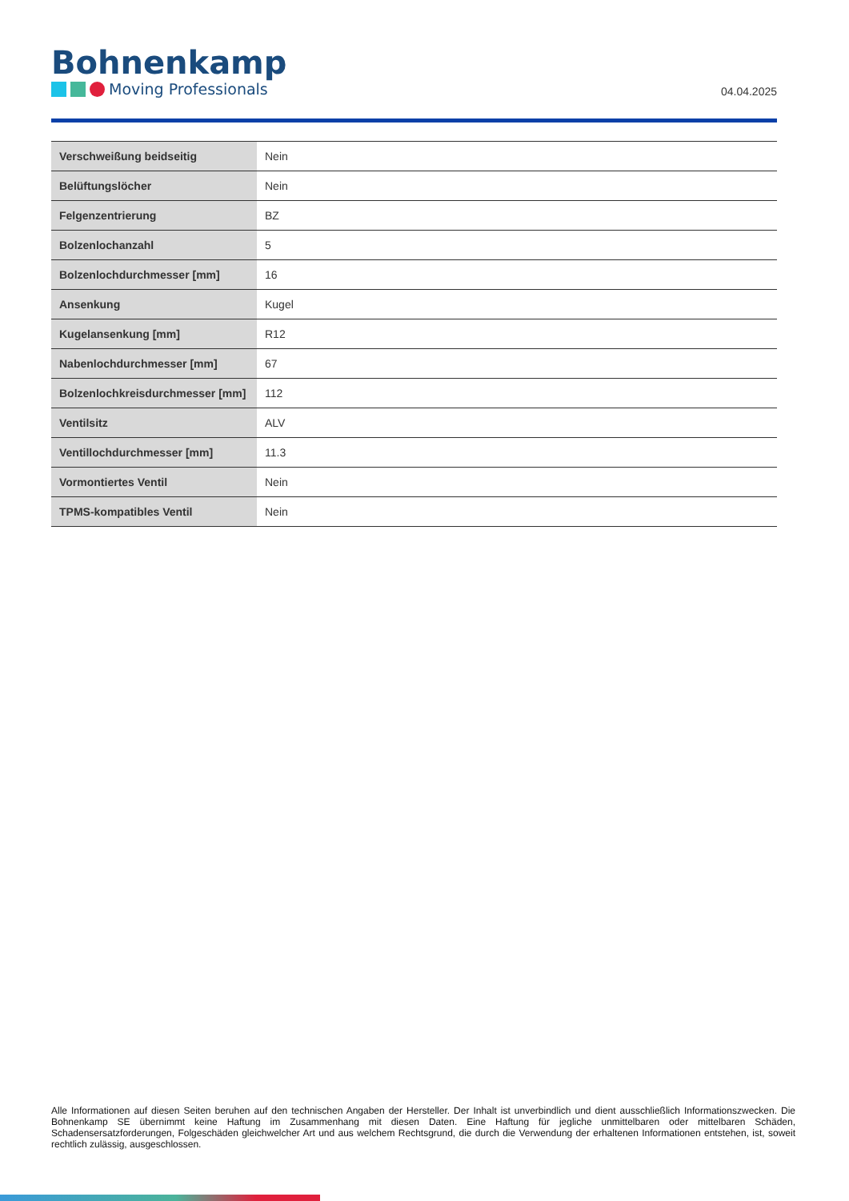Bohnenkamp
Moving Professionals
04.04.2025
| Verschweißung beidseitig | Nein |
| Belüftungslöcher | Nein |
| Felgenzentrierung | BZ |
| Bolzenlochanzahl | 5 |
| Bolzenlochdurchmesser [mm] | 16 |
| Ansenkung | Kugel |
| Kugelansenkung [mm] | R12 |
| Nabenlochdurchmesser [mm] | 67 |
| Bolzenlochkreisdurchmesser [mm] | 112 |
| Ventilsitz | ALV |
| Ventillochdurchmesser [mm] | 11.3 |
| Vormontiertes Ventil | Nein |
| TPMS-kompatibles Ventil | Nein |
Alle Informationen auf diesen Seiten beruhen auf den technischen Angaben der Hersteller. Der Inhalt ist unverbindlich und dient ausschließlich Informationszwecken. Die Bohnenkamp SE übernimmt keine Haftung im Zusammenhang mit diesen Daten. Eine Haftung für jegliche unmittelbaren oder mittelbaren Schäden, Schadensersatzforderungen, Folgeschäden gleichwelcher Art und aus welchem Rechtsgrund, die durch die Verwendung der erhaltenen Informationen entstehen, ist, soweit rechtlich zulässig, ausgeschlossen.